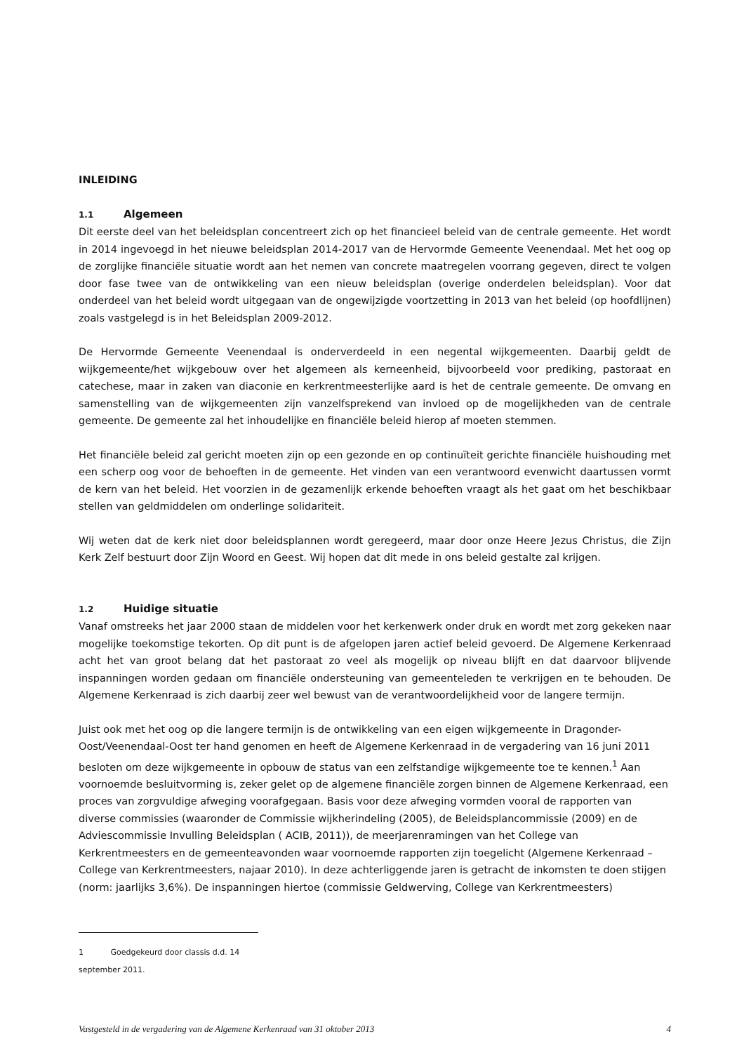INLEIDING
1.1 Algemeen
Dit eerste deel van het beleidsplan concentreert zich op het financieel beleid van de centrale gemeente. Het wordt in 2014 ingevoegd in het nieuwe beleidsplan 2014-2017 van de Hervormde Gemeente Veenendaal. Met het oog op de zorglijke financiële situatie wordt aan het nemen van concrete maatregelen voorrang gegeven, direct te volgen door fase twee van de ontwikkeling van een nieuw beleidsplan (overige onderdelen beleidsplan). Voor dat onderdeel van het beleid wordt uitgegaan van de ongewijzigde voortzetting in 2013 van het beleid (op hoofdlijnen) zoals vastgelegd is in het Beleidsplan 2009-2012.
De Hervormde Gemeente Veenendaal is onderverdeeld in een negental wijkgemeenten. Daarbij geldt de wijkgemeente/het wijkgebouw over het algemeen als kerneenheid, bijvoorbeeld voor prediking, pastoraat en catechese, maar in zaken van diaconie en kerkrentmeesterlijke aard is het de centrale gemeente. De omvang en samenstelling van de wijkgemeenten zijn vanzelfsprekend van invloed op de mogelijkheden van de centrale gemeente. De gemeente zal het inhoudelijke en financiële beleid hierop af moeten stemmen.
Het financiële beleid zal gericht moeten zijn op een gezonde en op continuïteit gerichte financiële huishouding met een scherp oog voor de behoeften in de gemeente. Het vinden van een verantwoord evenwicht daartussen vormt de kern van het beleid. Het voorzien in de gezamenlijk erkende behoeften vraagt als het gaat om het beschikbaar stellen van geldmiddelen om onderlinge solidariteit.
Wij weten dat de kerk niet door beleidsplannen wordt geregeerd, maar door onze Heere Jezus Christus, die Zijn Kerk Zelf bestuurt door Zijn Woord en Geest. Wij hopen dat dit mede in ons beleid gestalte zal krijgen.
1.2 Huidige situatie
Vanaf omstreeks het jaar 2000 staan de middelen voor het kerkenwerk onder druk en wordt met zorg gekeken naar mogelijke toekomstige tekorten. Op dit punt is de afgelopen jaren actief beleid gevoerd. De Algemene Kerkenraad acht het van groot belang dat het pastoraat zo veel als mogelijk op niveau blijft en dat daarvoor blijvende inspanningen worden gedaan om financiële ondersteuning van gemeenteleden te verkrijgen en te behouden. De Algemene Kerkenraad is zich daarbij zeer wel bewust van de verantwoordelijkheid voor de langere termijn.
Juist ook met het oog op die langere termijn is de ontwikkeling van een eigen wijkgemeente in Dragonder-Oost/Veenendaal-Oost ter hand genomen en heeft de Algemene Kerkenraad in de vergadering van 16 juni 2011 besloten om deze wijkgemeente in opbouw de status van een zelfstandige wijkgemeente toe te kennen.<sup>1</sup> Aan voornoemde besluitvorming is, zeker gelet op de algemene financiële zorgen binnen de Algemene Kerkenraad, een proces van zorgvuldige afweging voorafgegaan. Basis voor deze afweging vormden vooral de rapporten van diverse commissies (waaronder de Commissie wijkherindeling (2005), de Beleidsplancommissie (2009) en de Adviescommissie Invulling Beleidsplan ( ACIB, 2011)), de meerjarenramingen van het College van Kerkrentmeesters en de gemeenteavonden waar voornoemde rapporten zijn toegelicht (Algemene Kerkenraad – College van Kerkrentmeesters, najaar 2010). In deze achterliggende jaren is getracht de inkomsten te doen stijgen (norm: jaarlijks 3,6%). De inspanningen hiertoe (commissie Geldwerving, College van Kerkrentmeesters)
1 Goedgekeurd door classis d.d. 14 september 2011.
Vastgesteld in de vergadering van de Algemene Kerkenraad van 31 oktober 2013 4